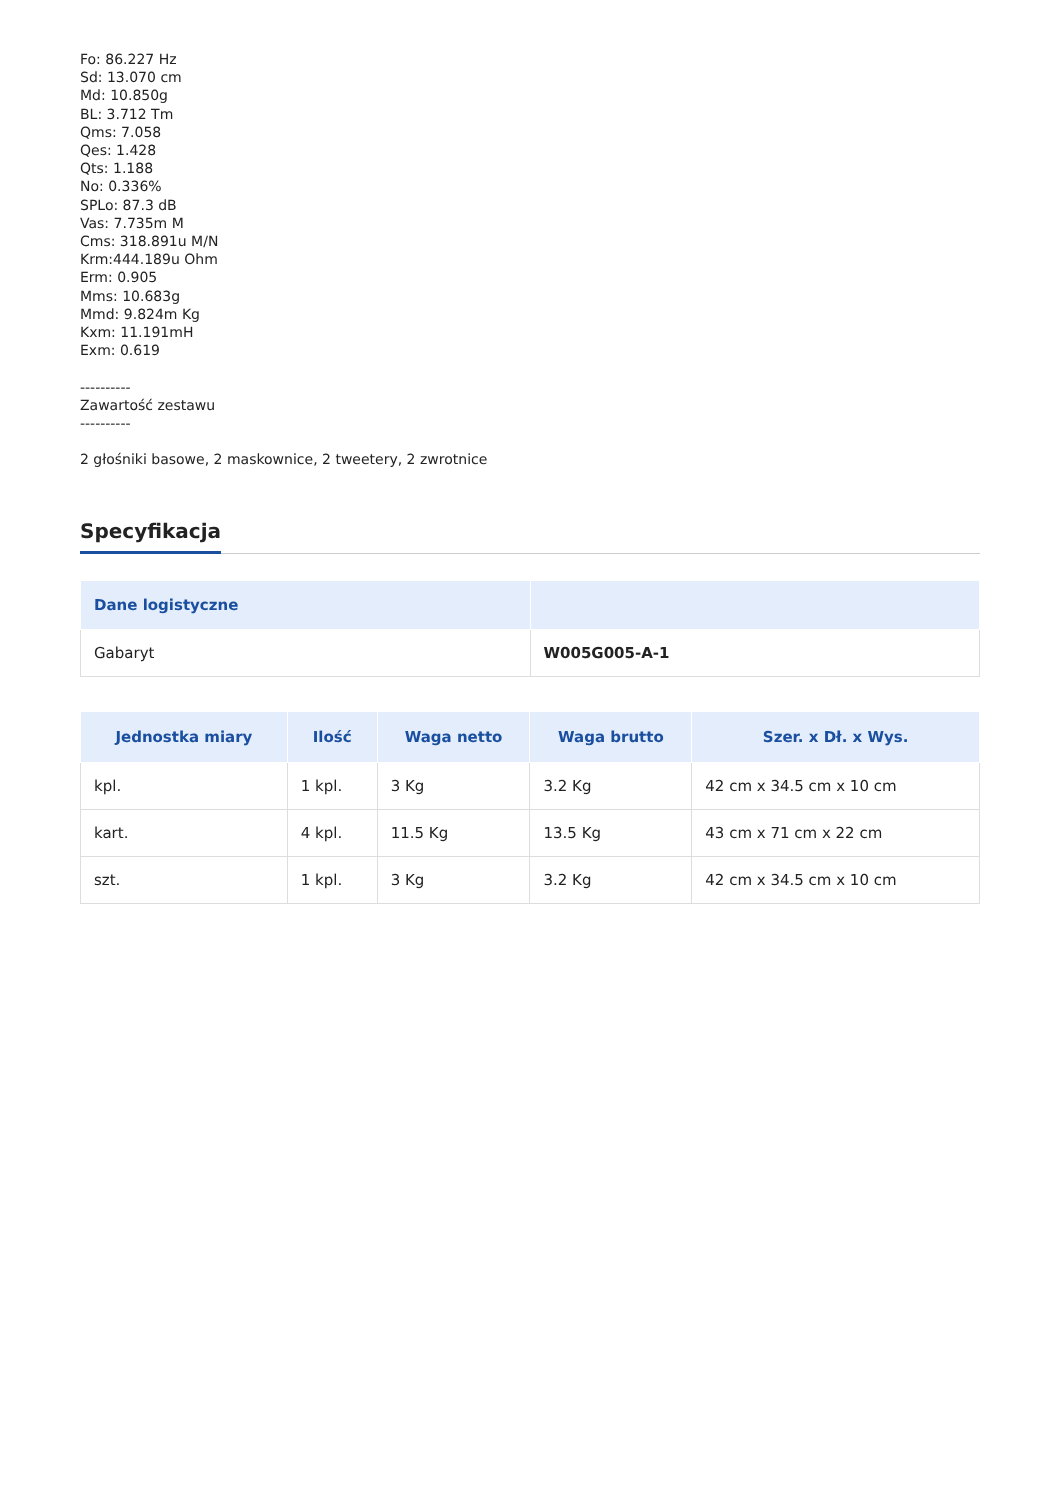Fo: 86.227 Hz
Sd: 13.070 cm
Md: 10.850g
BL: 3.712 Tm
Qms: 7.058
Qes: 1.428
Qts: 1.188
No: 0.336%
SPLo: 87.3 dB
Vas: 7.735m M
Cms: 318.891u M/N
Krm:444.189u Ohm
Erm: 0.905
Mms: 10.683g
Mmd: 9.824m Kg
Kxm: 11.191mH
Exm: 0.619
----------
Zawartość zestawu
----------
2 głośniki basowe, 2 maskownice, 2 tweetery, 2 zwrotnice
Specyfikacja
| Dane logistyczne | |
| --- | --- |
| Gabaryt | W005G005-A-1 |
| Jednostka miary | Ilość | Waga netto | Waga brutto | Szer. x Dł. x Wys. |
| --- | --- | --- | --- | --- |
| kpl. | 1 kpl. | 3 Kg | 3.2 Kg | 42 cm x 34.5 cm x 10 cm |
| kart. | 4 kpl. | 11.5 Kg | 13.5 Kg | 43 cm x 71 cm x 22 cm |
| szt. | 1 kpl. | 3 Kg | 3.2 Kg | 42 cm x 34.5 cm x 10 cm |